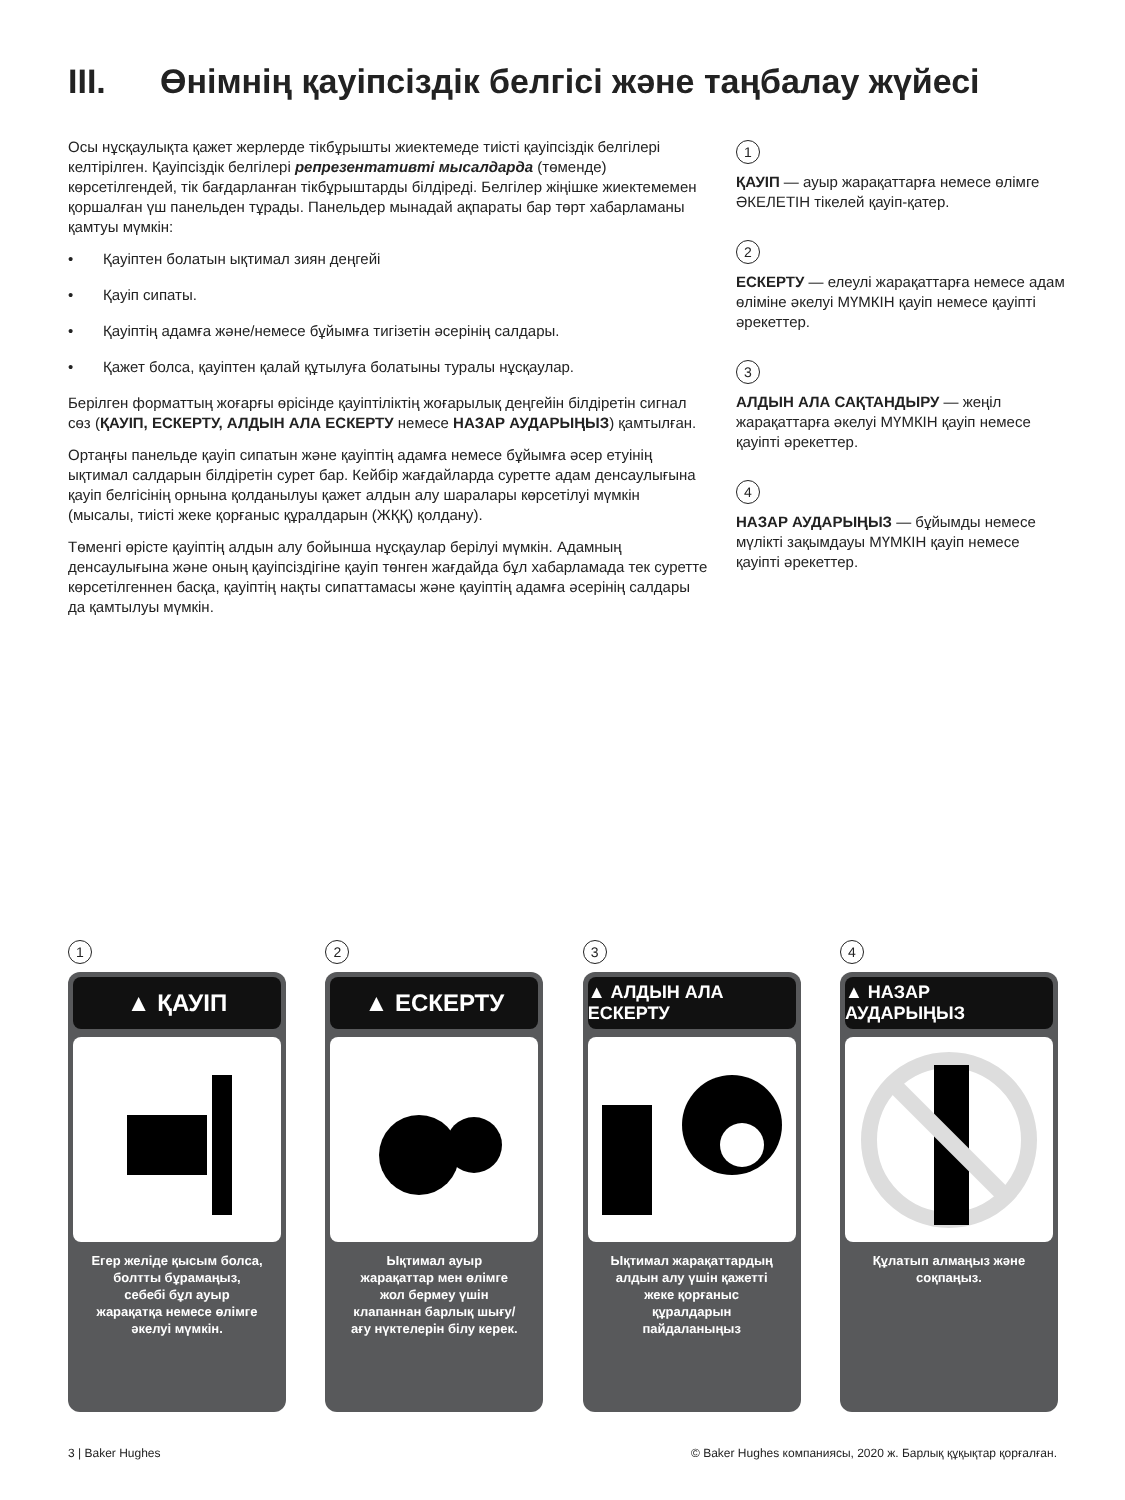III. Өнімнің қауіпсіздік белгісі және таңбалау жүйесі
Осы нұсқаулықта қажет жерлерде тікбұрышты жиектемеде тиісті қауіпсіздік белгілері келтірілген. Қауіпсіздік белгілері репрезентативті мысалдарда (төменде) көрсетілгендей, тік бағдарланған тікбұрыштарды білдіреді. Белгілер жіңішке жиектемемен қоршалған үш панельден тұрады. Панельдер мынадай ақпараты бар төрт хабарламаны қамтуы мүмкін:
• Қауіптен болатын ықтимал зиян деңгейі
• Қауіп сипаты.
• Қауіптің адамға және/немесе бұйымға тигізетін әсерінің салдары.
• Қажет болса, қауіптен қалай құтылуға болатыны туралы нұсқаулар.
Берілген форматтың жоғарғы өрісінде қауіптіліктің жоғарылық деңгейін білдіретін сигнал сөз (ҚАУІП, ЕСКЕРТУ, АЛДЫН АЛА ЕСКЕРТУ немесе НАЗАР АУДАРЫҢЫЗ) қамтылған.
Ортаңғы панельде қауіп сипатын және қауіптің адамға немесе бұйымға әсер етуінің ықтимал салдарын білдіретін сурет бар. Кейбір жағдайларда суретте адам денсаулығына қауіп белгісінің орнына қолданылуы қажет алдын алу шаралары көрсетілуі мүмкін (мысалы, тиісті жеке қорғаныс құралдарын (ЖҚҚ) қолдану).
Төменгі өрісте қауіптің алдын алу бойынша нұсқаулар берілуі мүмкін. Адамның денсаулығына және оның қауіпсіздігіне қауіп төнген жағдайда бұл хабарламада тек суретте көрсетілгеннен басқа, қауіптің нақты сипаттамасы және қауіптің адамға әсерінің салдары да қамтылуы мүмкін.
1
ҚАУІП — ауыр жарақаттарға немесе өлімге ӘКЕЛЕТІН тікелей қауіп-қатер.
2
ЕСКЕРТУ — елеулі жарақаттарға немесе адам өліміне әкелуі МҮМКІН қауіп немесе қауіпті әрекеттер.
3
АЛДЫН АЛА САҚТАНДЫРУ — жеңіл жарақаттарға әкелуі МҮМКІН қауіп немесе қауіпті әрекеттер.
4
НАЗАР АУДАРЫҢЫЗ — бұйымды немесе мүлікті зақымдауы МҮМКІН қауіп немесе қауіпті әрекеттер.
1
▲ ҚАУІП
Егер желіде қысым болса, болтты бұрамаңыз, себебі бұл ауыр жарақатқа немесе өлімге әкелуі мүмкін.
2
▲ ЕСКЕРТУ
Ықтимал ауыр жарақаттар мен өлімге жол бермеу үшін клапаннан барлық шығу/ағу нүктелерін білу керек.
3
▲ АЛДЫН АЛА ЕСКЕРТУ
Ықтимал жарақаттардың алдын алу үшін қажетті жеке қорғаныс құралдарын пайдаланыңыз
4
▲ НАЗАР АУДАРЫҢЫЗ
Құлатып алмаңыз және соқпаңыз.
3 | Baker Hughes © Baker Hughes компаниясы, 2020 ж. Барлық құқықтар қорғалған.